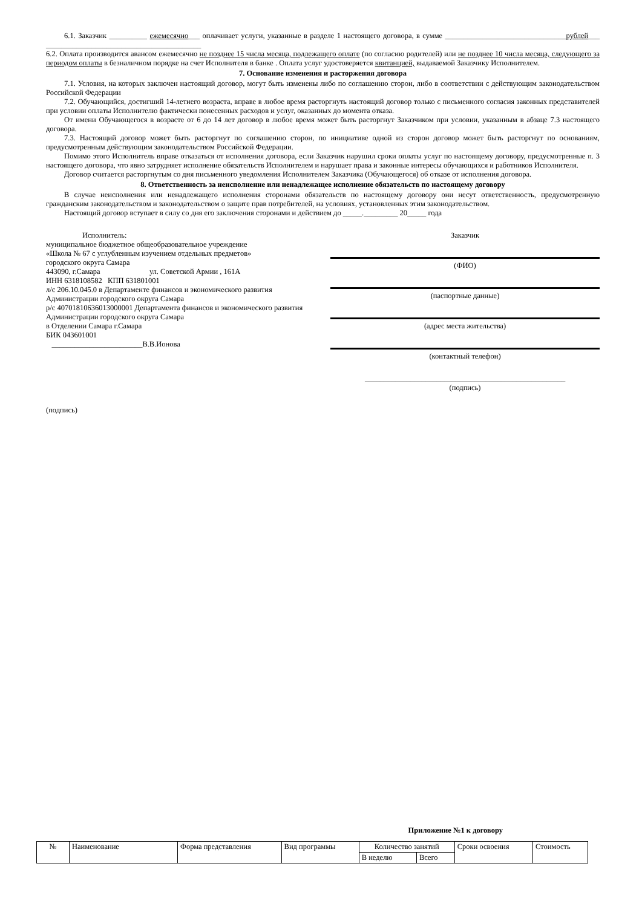6.1. Заказчик __________ ежемесячно___ оплачивает услуги, указанные в разделе 1 настоящего договора, в сумме ________________________________рублей___ _________________________________________
6.2. Оплата производится авансом ежемесячно не позднее 15 числа месяца, подлежащего оплате (по согласию родителей) или не позднее 10 числа месяца, следующего за периодом оплаты в безналичном порядке на счет Исполнителя в банке . Оплата услуг удостоверяется квитанцией, выдаваемой Заказчику Исполнителем.
7. Основание изменения и расторжения договора
7.1. Условия, на которых заключен настоящий договор, могут быть изменены либо по соглашению сторон, либо в соответствии с действующим законодательством Российской Федерации
7.2. Обучающийся, достигший 14-летнего возраста, вправе в любое время расторгнуть настоящий договор только с письменного согласия законных представителей при условии оплаты Исполнителю фактически понесенных расходов и услуг, оказанных до момента отказа.
От имени Обучающегося в возрасте от 6 до 14 лет договор в любое время может быть расторгнут Заказчиком при условии, указанным в абзаце 7.3 настоящего договора.
7.3. Настоящий договор может быть расторгнут по соглашению сторон, по инициативе одной из сторон договор может быть расторгнут по основаниям, предусмотренным действующим законодательством Российской Федерации.
Помимо этого Исполнитель вправе отказаться от исполнения договора, если Заказчик нарушил сроки оплаты услуг по настоящему договору, предусмотренные п. 3 настоящего договора, что явно затрудняет исполнение обязательств Исполнителем и нарушает права и законные интересы обучающихся и работников Исполнителя.
Договор считается расторгнутым со дня письменного уведомления Исполнителем Заказчика (Обучающегося) об отказе от исполнения договора.
8. Ответственность за неисполнение или ненадлежащее исполнение обязательств по настоящему договору
В случае неисполнения или ненадлежащего исполнения сторонами обязательств по настоящему договору они несут ответственность, предусмотренную гражданским законодательством и законодательством о защите прав потребителей, на условиях, установленных этим законодательством.
Настоящий договор вступает в силу со дня его заключения сторонами и действием до _____._________ 20_____ года
Исполнитель:
муниципальное бюджетное общеобразовательное учреждение
«Школа № 67 с углубленным изучением отдельных предметов»
городского округа Самара
443090, г.Самара ул. Советской Армии , 161А
ИНН 6318108582 КПП 631801001
л/с 206.10.045.0 в Департаменте финансов и экономического развития Администрации городского округа Самара
р/с 40701810636013000001 Департамента финансов и экономического развития Администрации городского округа Самара
в Отделении Самара г.Самара
БИК 043601001
________________________В.В.Ионова
Заказчик
(ФИО)
(паспортные данные)
(адрес места жительства)
(контактный телефон)
_____________________________________________________
(подпись)
(подпись)
Приложение №1 к договору
| № | Наименование | Форма представления | Вид программы | Количество занятий | | Сроки освоения | Стоимость |
| | | | | В неделю | Всего | | |